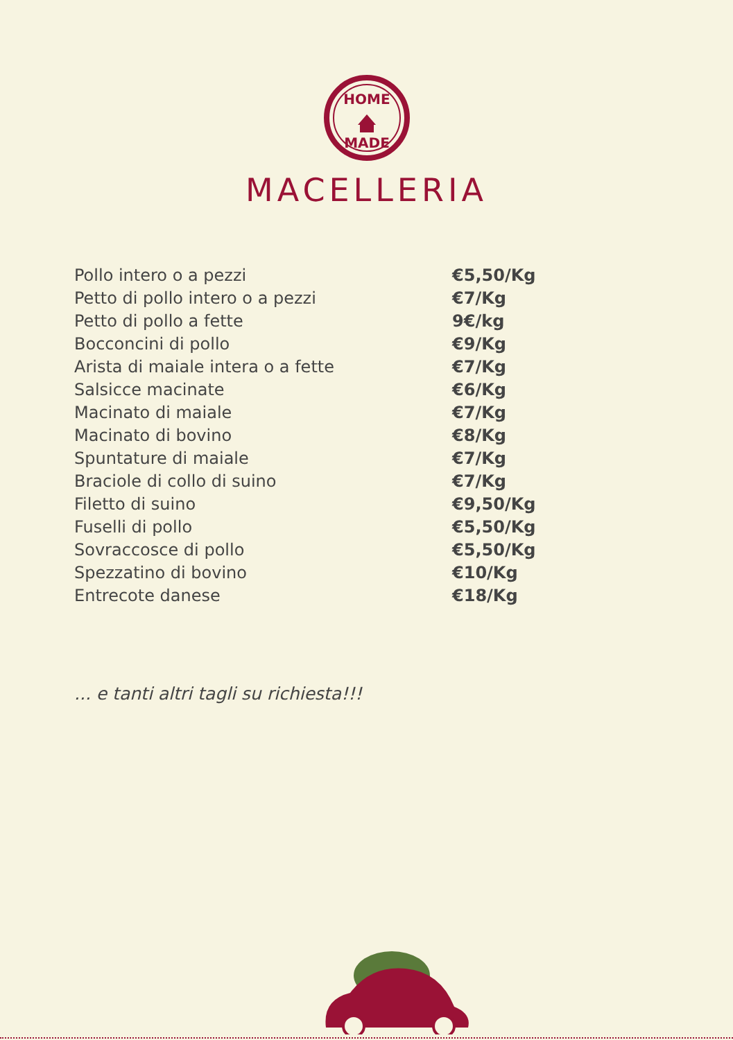HOME
MADE
MACELLERIA
| Pollo intero o a pezzi | €5,50/Kg |
| Petto di pollo intero o a pezzi | €7/Kg |
| Petto di pollo a fette | 9€/kg |
| Bocconcini di pollo | €9/Kg |
| Arista di maiale intera o a fette | €7/Kg |
| Salsicce macinate | €6/Kg |
| Macinato di maiale | €7/Kg |
| Macinato di bovino | €8/Kg |
| Spuntature di maiale | €7/Kg |
| Braciole di collo di suino | €7/Kg |
| Filetto di suino | €9,50/Kg |
| Fuselli di pollo | €5,50/Kg |
| Sovraccosce di pollo | €5,50/Kg |
| Spezzatino di bovino | €10/Kg |
| Entrecote danese | €18/Kg |
... e tanti altri tagli su richiesta!!!